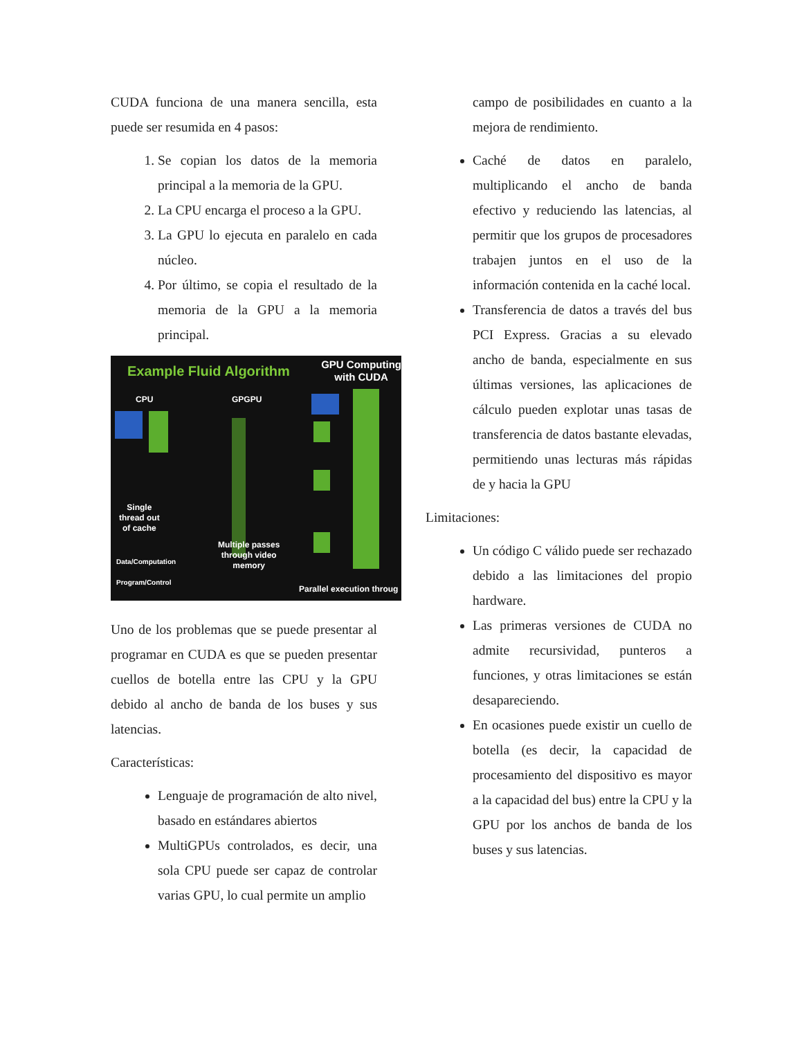CUDA funciona de una manera sencilla, esta puede ser resumida en 4 pasos:
1. Se copian los datos de la memoria principal a la memoria de la GPU.
2. La CPU encarga el proceso a la GPU.
3. La GPU lo ejecuta en paralelo en cada núcleo.
4. Por último, se copia el resultado de la memoria de la GPU a la memoria principal.
Example Fluid Algorithm
GPU Computing
with CUDA
CPU GPGPU
Single
thread out
of cache
Multiple passes
through video
memory
Data/Computation
Program/Control
Parallel execution throug
Uno de los problemas que se puede presentar al programar en CUDA es que se pueden presentar cuellos de botella entre las CPU y la GPU debido al ancho de banda de los buses y sus latencias.
Características:
Lenguaje de programación de alto nivel, basado en estándares abiertos
MultiGPUs controlados, es decir, una sola CPU puede ser capaz de controlar varias GPU, lo cual permite un amplio
campo de posibilidades en cuanto a la mejora de rendimiento.
Caché de datos en paralelo, multiplicando el ancho de banda efectivo y reduciendo las latencias, al permitir que los grupos de procesadores trabajen juntos en el uso de la información contenida en la caché local.
Transferencia de datos a través del bus PCI Express. Gracias a su elevado ancho de banda, especialmente en sus últimas versiones, las aplicaciones de cálculo pueden explotar unas tasas de transferencia de datos bastante elevadas, permitiendo unas lecturas más rápidas de y hacia la GPU
Limitaciones:
Un código C válido puede ser rechazado debido a las limitaciones del propio hardware.
Las primeras versiones de CUDA no admite recursividad, punteros a funciones, y otras limitaciones se están desapareciendo.
En ocasiones puede existir un cuello de botella (es decir, la capacidad de procesamiento del dispositivo es mayor a la capacidad del bus) entre la CPU y la GPU por los anchos de banda de los buses y sus latencias.